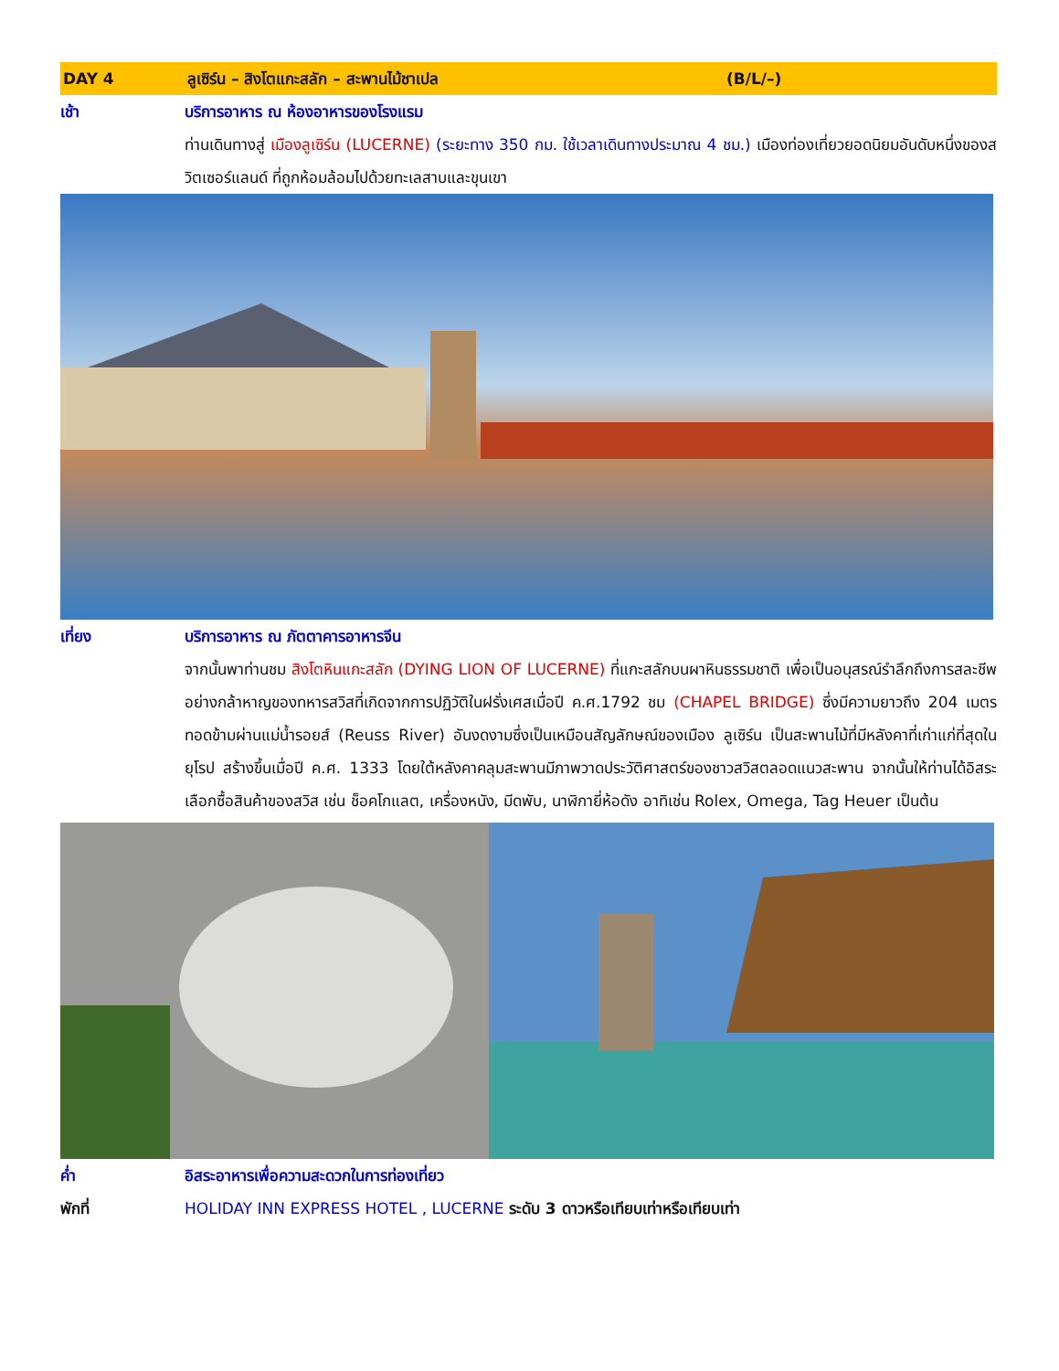DAY 4 ลูเซิร์น – สิงโตแกะสลัก – สะพานไม้ชาเปล (B/L/–)
เช้า บริการอาหาร ณ ห้องอาหารของโรงแรม
ท่านเดินทางสู่ เมืองลูเซิร์น (LUCERNE) (ระยะทาง 350 กม. ใช้เวลาเดินทางประมาณ 4 ชม.) เมืองท่องเที่ยวยอดนิยมอันดับหนึ่งของสวิตเซอร์แลนด์ ที่ถูกห้อมล้อมไปด้วยทะเลสาบและขุนเขา
เที่ยง บริการอาหาร ณ ภัตตาคารอาหารจีน
จากนั้นพาท่านชม สิงโตหินแกะสลัก (DYING LION OF LUCERNE) ที่แกะสลักบนผาหินธรรมชาติ เพื่อเป็นอนุสรณ์รำลึกถึงการสละชีพอย่างกล้าหาญของทหารสวิสที่เกิดจากการปฏิวัติในฝรั่งเศสเมื่อปี ค.ศ.1792 ชม (CHAPEL BRIDGE) ซึ่งมีความยาวถึง 204 เมตร ทอดข้ามผ่านแม่น้ำรอยส์ (Reuss River) อันงดงามซึ่งเป็นเหมือนสัญลักษณ์ของเมือง ลูเซิร์น เป็นสะพานไม้ที่มีหลังคาที่เก่าแก่ที่สุดในยุโรป สร้างขึ้นเมื่อปี ค.ศ. 1333 โดยใต้หลังคาคลุมสะพานมีภาพวาดประวัติศาสตร์ของชาวสวิสตลอดแนวสะพาน จากนั้นให้ท่านได้อิสระเลือกซื้อสินค้าของสวิส เช่น ช็อคโกแลต, เครื่องหนัง, มีดพับ, นาฬิกายี่ห้อดัง อาทิเช่น Rolex, Omega, Tag Heuer เป็นต้น
ค่ำ อิสระอาหารเพื่อความสะดวกในการท่องเที่ยว
พักที่ HOLIDAY INN EXPRESS HOTEL , LUCERNE ระดับ 3 ดาวหรือเทียบเท่าหรือเทียบเท่า